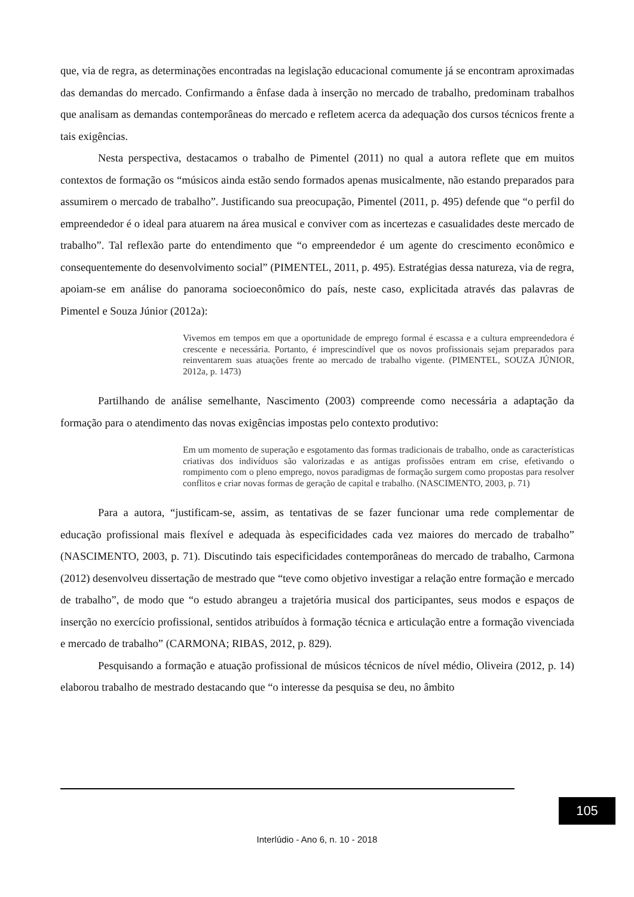que, via de regra, as determinações encontradas na legislação educacional comumente já se encontram aproximadas das demandas do mercado. Confirmando a ênfase dada à inserção no mercado de trabalho, predominam trabalhos que analisam as demandas contemporâneas do mercado e refletem acerca da adequação dos cursos técnicos frente a tais exigências.
Nesta perspectiva, destacamos o trabalho de Pimentel (2011) no qual a autora reflete que em muitos contextos de formação os “músicos ainda estão sendo formados apenas musicalmente, não estando preparados para assumirem o mercado de trabalho”. Justificando sua preocupação, Pimentel (2011, p. 495) defende que “o perfil do empreendedor é o ideal para atuarem na área musical e conviver com as incertezas e casualidades deste mercado de trabalho”. Tal reflexão parte do entendimento que “o empreendedor é um agente do crescimento econômico e consequentemente do desenvolvimento social” (PIMENTEL, 2011, p. 495). Estratégias dessa natureza, via de regra, apoiam-se em análise do panorama socioeconômico do país, neste caso, explicitada através das palavras de Pimentel e Souza Júnior (2012a):
Vivemos em tempos em que a oportunidade de emprego formal é escassa e a cultura empreendedora é crescente e necessária. Portanto, é imprescindível que os novos profissionais sejam preparados para reinventarem suas atuações frente ao mercado de trabalho vigente. (PIMENTEL, SOUZA JÚNIOR, 2012a, p. 1473)
Partilhando de análise semelhante, Nascimento (2003) compreende como necessária a adaptação da formação para o atendimento das novas exigências impostas pelo contexto produtivo:
Em um momento de superação e esgotamento das formas tradicionais de trabalho, onde as características criativas dos indivíduos são valorizadas e as antigas profissões entram em crise, efetivando o rompimento com o pleno emprego, novos paradigmas de formação surgem como propostas para resolver conflitos e criar novas formas de geração de capital e trabalho. (NASCIMENTO, 2003, p. 71)
Para a autora, “justificam-se, assim, as tentativas de se fazer funcionar uma rede complementar de educação profissional mais flexível e adequada às especificidades cada vez maiores do mercado de trabalho” (NASCIMENTO, 2003, p. 71). Discutindo tais especificidades contemporâneas do mercado de trabalho, Carmona (2012) desenvolveu dissertação de mestrado que “teve como objetivo investigar a relação entre formação e mercado de trabalho”, de modo que “o estudo abrangeu a trajetória musical dos participantes, seus modos e espaços de inserção no exercício profissional, sentidos atribuídos à formação técnica e articulação entre a formação vivenciada e mercado de trabalho” (CARMONA; RIBAS, 2012, p. 829).
Pesquisando a formação e atuação profissional de músicos técnicos de nível médio, Oliveira (2012, p. 14) elaborou trabalho de mestrado destacando que “o interesse da pesquisa se deu, no âmbito
105
Interlúdio - Ano 6, n. 10 - 2018